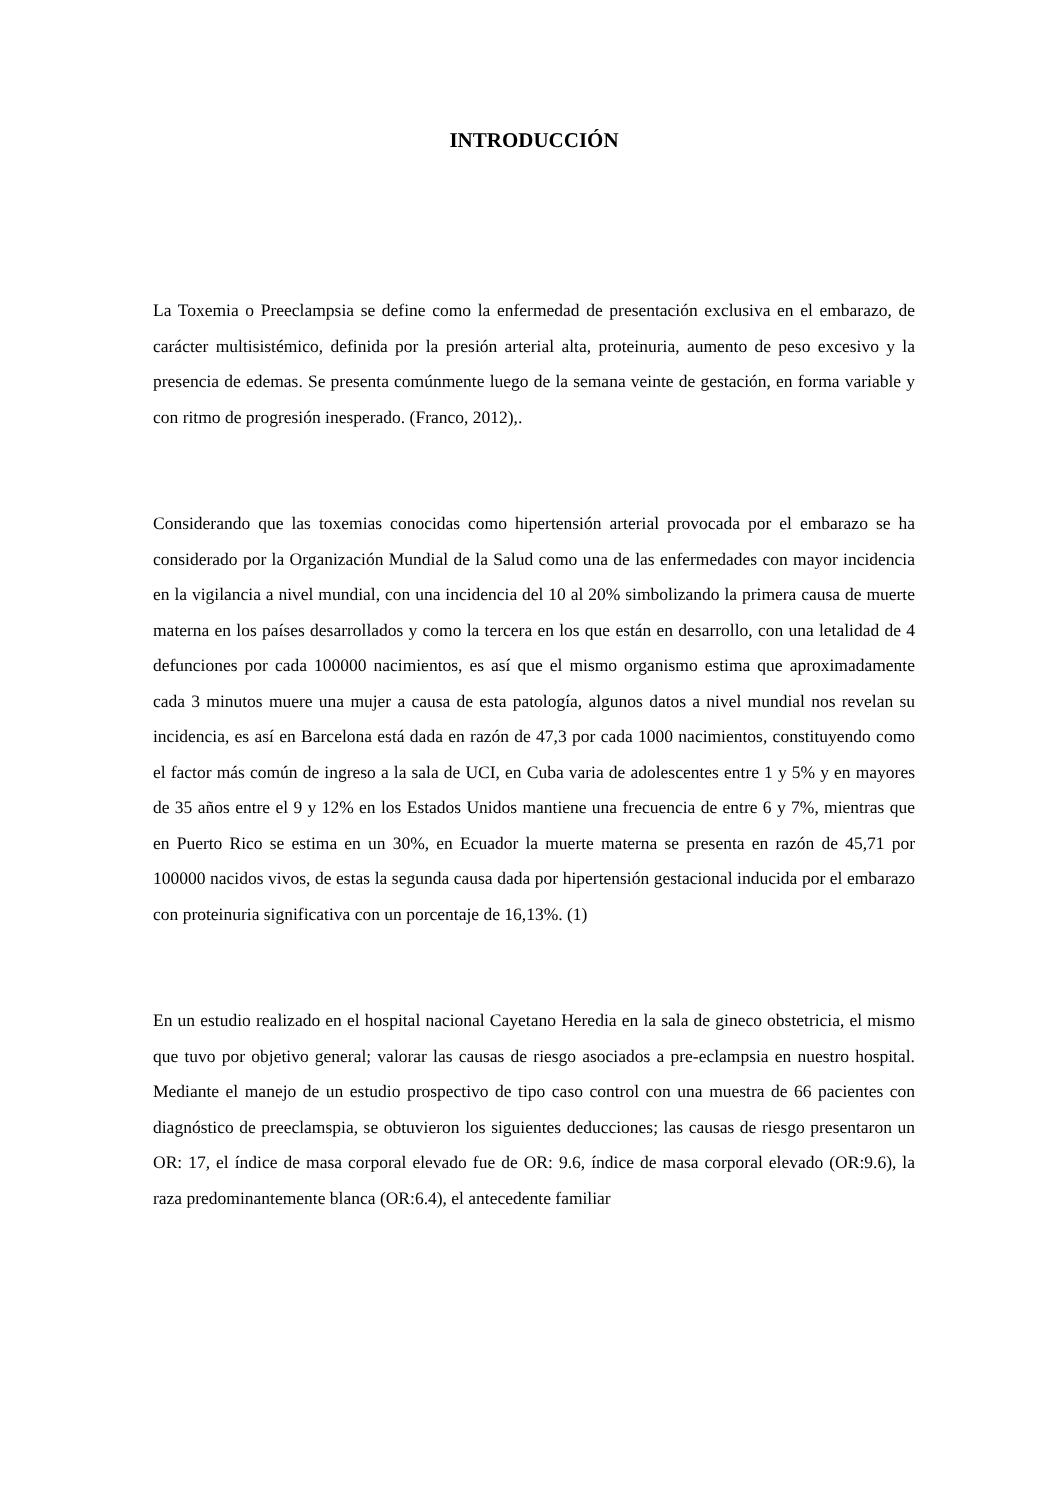INTRODUCCIÓN
La Toxemia o Preeclampsia se define como la enfermedad de presentación exclusiva en el embarazo, de carácter multisistémico, definida por la presión arterial alta, proteinuria, aumento de peso excesivo y la presencia de edemas. Se presenta comúnmente luego de la semana veinte de gestación, en forma variable y con ritmo de progresión inesperado. (Franco, 2012),.
Considerando que las toxemias conocidas como hipertensión arterial provocada por el embarazo se ha considerado por la Organización Mundial de la Salud como una de las enfermedades con mayor incidencia en la vigilancia a nivel mundial, con una incidencia del 10 al 20% simbolizando la primera causa de muerte materna en los países desarrollados y como la tercera en los que están en desarrollo, con una letalidad de 4 defunciones por cada 100000 nacimientos, es así que el mismo organismo estima que aproximadamente cada 3 minutos muere una mujer a causa de esta patología, algunos datos a nivel mundial nos revelan su incidencia, es así en Barcelona está dada en razón de 47,3 por cada 1000 nacimientos, constituyendo como el factor más común de ingreso a la sala de UCI, en Cuba varia de adolescentes entre 1 y 5% y en mayores de 35 años entre el 9 y 12% en los Estados Unidos mantiene una frecuencia de entre 6 y 7%, mientras que en Puerto Rico se estima en un 30%, en Ecuador la muerte materna se presenta en razón de 45,71 por 100000 nacidos vivos, de estas la segunda causa dada por hipertensión gestacional inducida por el embarazo con proteinuria significativa con un porcentaje de 16,13%. (1)
En un estudio realizado en el hospital nacional Cayetano Heredia en la sala de gineco obstetricia, el mismo que tuvo por objetivo general; valorar las causas de riesgo asociados a pre-eclampsia en nuestro hospital. Mediante el manejo de un estudio prospectivo de tipo caso control con una muestra de 66 pacientes con diagnóstico de preeclamspia, se obtuvieron los siguientes deducciones; las causas de riesgo presentaron un OR: 17, el índice de masa corporal elevado fue de OR: 9.6, índice de masa corporal elevado (OR:9.6), la raza predominantemente blanca (OR:6.4), el antecedente familiar